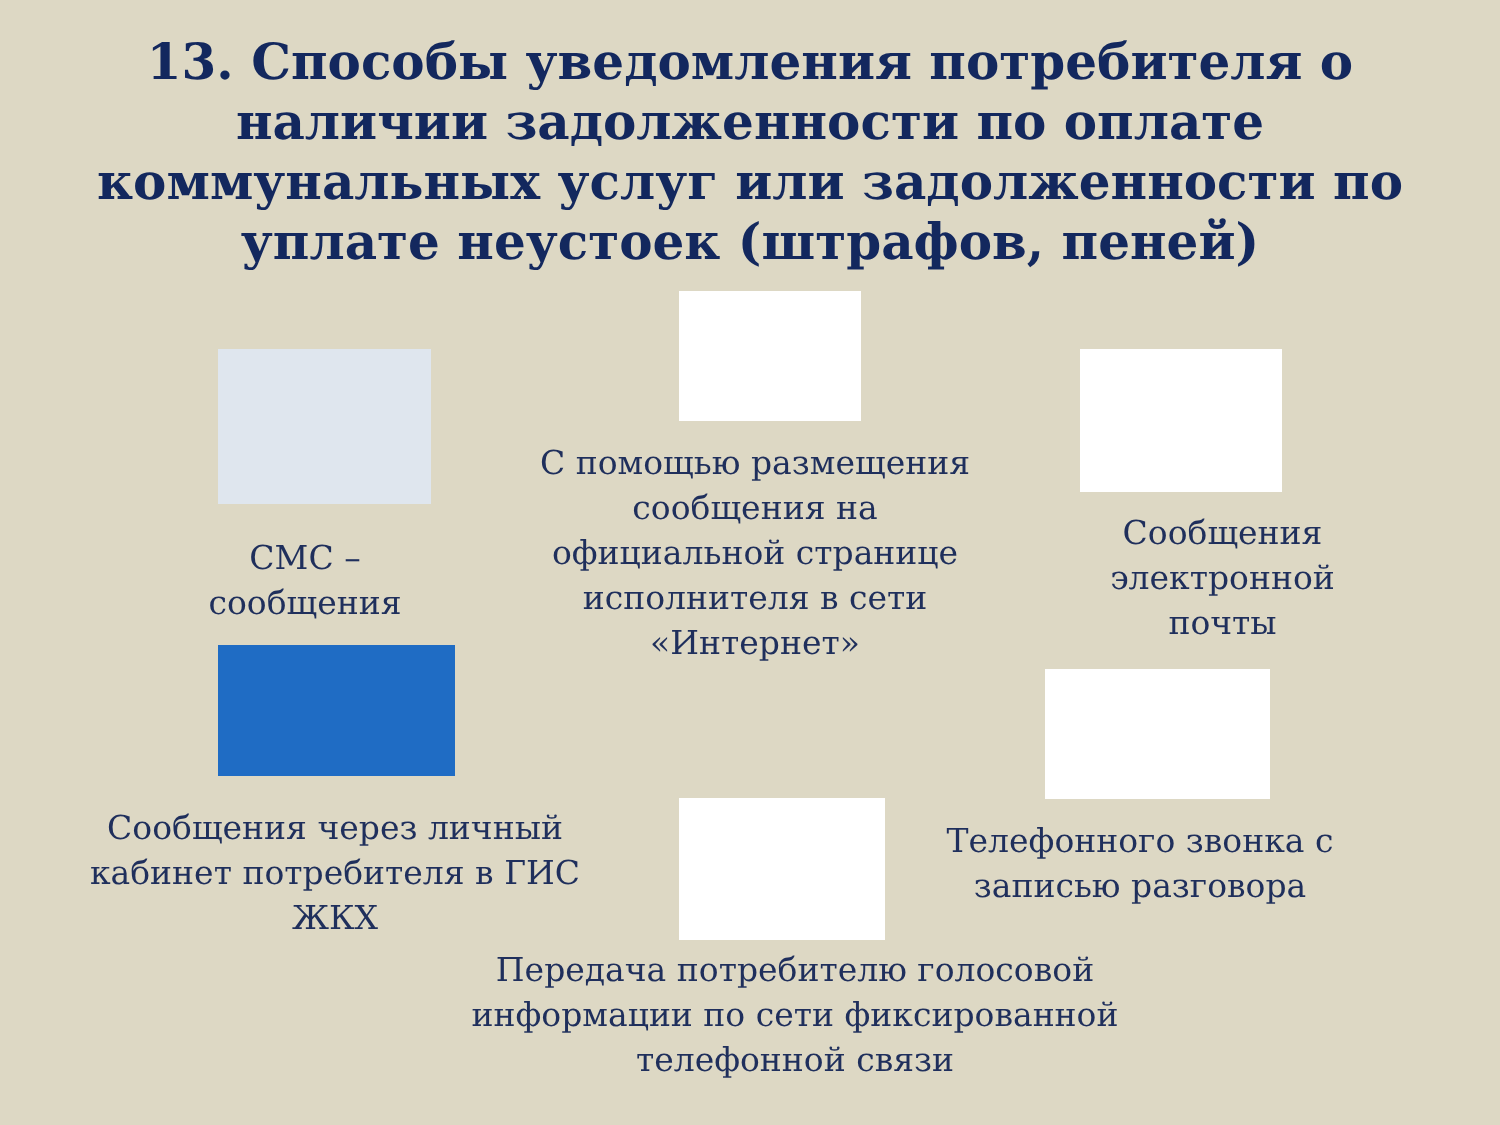13. Способы уведомления потребителя о наличии задолженности по оплате коммунальных услуг или задолженности по уплате неустоек (штрафов, пеней)
СМС –
сообщения
С помощью размещения сообщения на официальной странице исполнителя в сети «Интернет»
Сообщения электронной почты
Сообщения через личный кабинет потребителя в ГИС ЖКХ
Телефонного звонка с записью разговора
Передача потребителю голосовой информации по сети фиксированной телефонной связи